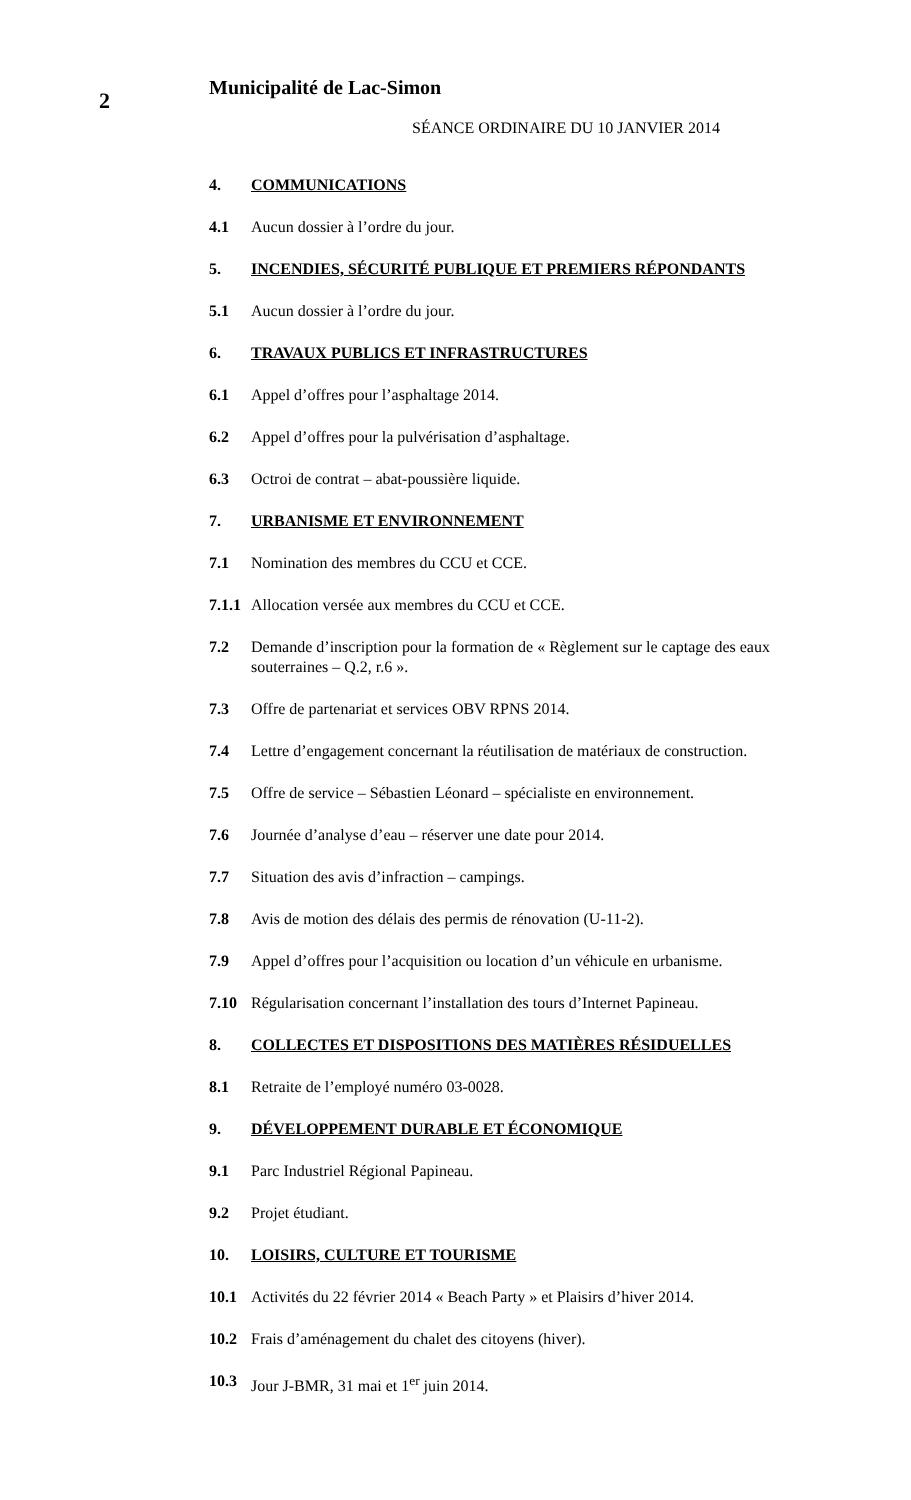2
Municipalité de Lac-Simon
SÉANCE ORDINAIRE DU 10 JANVIER 2014
4. COMMUNICATIONS
4.1 Aucun dossier à l’ordre du jour.
5. INCENDIES, SÉCURITÉ PUBLIQUE ET PREMIERS RÉPONDANTS
5.1 Aucun dossier à l’ordre du jour.
6. TRAVAUX PUBLICS ET INFRASTRUCTURES
6.1 Appel d’offres pour l’asphaltage 2014.
6.2 Appel d’offres pour la pulvérisation d’asphaltage.
6.3 Octroi de contrat – abat-poussière liquide.
7. URBANISME ET ENVIRONNEMENT
7.1 Nomination des membres du CCU et CCE.
7.1.1 Allocation versée aux membres du CCU et CCE.
7.2 Demande d’inscription pour la formation de « Règlement sur le captage des eaux souterraines – Q.2, r.6 ».
7.3 Offre de partenariat et services OBV RPNS 2014.
7.4 Lettre d’engagement concernant la réutilisation de matériaux de construction.
7.5 Offre de service – Sébastien Léonard – spécialiste en environnement.
7.6 Journée d’analyse d’eau – réserver une date pour 2014.
7.7 Situation des avis d’infraction – campings.
7.8 Avis de motion des délais des permis de rénovation (U-11-2).
7.9 Appel d’offres pour l’acquisition ou location d’un véhicule en urbanisme.
7.10 Régularisation concernant l’installation des tours d’Internet Papineau.
8. COLLECTES ET DISPOSITIONS DES MATIÈRES RÉSIDUELLES
8.1 Retraite de l’employé numéro 03-0028.
9. DÉVELOPPEMENT DURABLE ET ÉCONOMIQUE
9.1 Parc Industriel Régional Papineau.
9.2 Projet étudiant.
10. LOISIRS, CULTURE ET TOURISME
10.1 Activités du 22 février 2014 « Beach Party » et Plaisirs d’hiver 2014.
10.2 Frais d’aménagement du chalet des citoyens (hiver).
10.3 Jour J-BMR, 31 mai et 1<sup>er</sup> juin 2014.